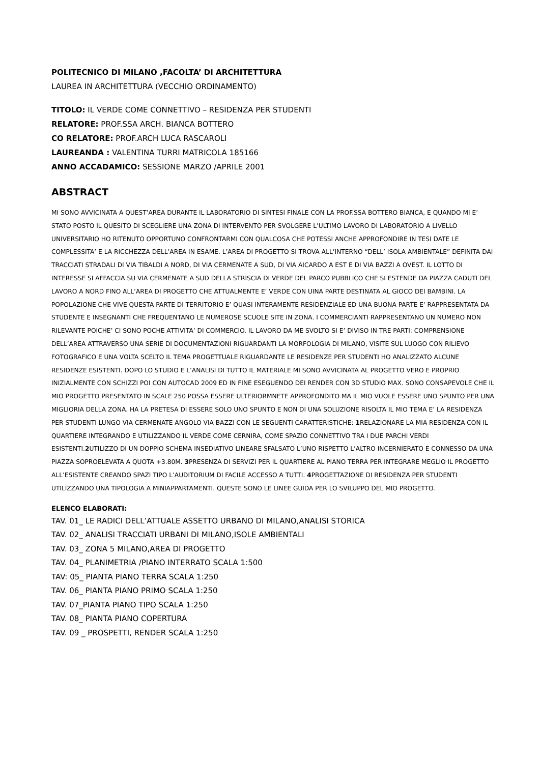POLITECNICO DI MILANO ,FACOLTA’ DI ARCHITETTURA
LAUREA IN ARCHITETTURA (VECCHIO ORDINAMENTO)
TITOLO: IL VERDE COME CONNETTIVO – RESIDENZA PER STUDENTI
RELATORE: PROF.SSA ARCH. BIANCA BOTTERO
CO RELATORE: PROF.ARCH LUCA RASCAROLI
LAUREANDA : VALENTINA TURRI MATRICOLA 185166
ANNO ACCADAMICO: SESSIONE MARZO /APRILE 2001
ABSTRACT
MI SONO AVVICINATA A QUEST’AREA DURANTE IL LABORATORIO DI SINTESI FINALE CON LA PROF.SSA BOTTERO BIANCA, E QUANDO MI E’ STATO POSTO IL QUESITO DI SCEGLIERE UNA ZONA DI INTERVENTO PER SVOLGERE L’ULTIMO LAVORO DI LABORATORIO A LIVELLO UNIVERSITARIO HO RITENUTO OPPORTUNO CONFRONTARMI CON QUALCOSA CHE POTESSI ANCHE APPROFONDIRE IN TESI DATE LE COMPLESSITA’ E LA RICCHEZZA DELL’AREA IN ESAME. L’AREA DI PROGETTO SI TROVA ALL’INTERNO “DELL’ ISOLA AMBIENTALE” DEFINITA DAI TRACCIATI STRADALI DI VIA TIBALDI A NORD, DI VIA CERMENATE A SUD, DI VIA AICARDO A EST E DI VIA BAZZI A OVEST. IL LOTTO DI INTERESSE SI AFFACCIA SU VIA CERMENATE A SUD DELLA STRISCIA DI VERDE DEL PARCO PUBBLICO CHE SI ESTENDE DA PIAZZA CADUTI DEL LAVORO A NORD FINO ALL’AREA DI PROGETTO CHE ATTUALMENTE E’ VERDE CON UINA PARTE DESTINATA AL GIOCO DEI BAMBINI. LA POPOLAZIONE CHE VIVE QUESTA PARTE DI TERRITORIO E’ QUASI INTERAMENTE RESIDENZIALE ED UNA BUONA PARTE E’ RAPPRESENTATA DA STUDENTE E INSEGNANTI CHE FREQUENTANO LE NUMEROSE SCUOLE SITE IN ZONA. I COMMERCIANTI RAPPRESENTANO UN NUMERO NON RILEVANTE POICHE’ CI SONO POCHE ATTIVITA’ DI COMMERCIO. IL LAVORO DA ME SVOLTO SI E’ DIVISO IN TRE PARTI: COMPRENSIONE DELL’AREA ATTRAVERSO UNA SERIE DI DOCUMENTAZIONI RIGUARDANTI LA MORFOLOGIA DI MILANO, VISITE SUL LUOGO CON RILIEVO FOTOGRAFICO E UNA VOLTA SCELTO IL TEMA PROGETTUALE RIGUARDANTE LE RESIDENZE PER STUDENTI HO ANALIZZATO ALCUNE RESIDENZE ESISTENTI. DOPO LO STUDIO E L’ANALISI DI TUTTO IL MATERIALE MI SONO AVVICINATA AL PROGETTO VERO E PROPRIO INIZIALMENTE CON SCHIZZI POI CON AUTOCAD 2009 ED IN FINE ESEGUENDO DEI RENDER CON 3D STUDIO MAX. SONO CONSAPEVOLE CHE IL MIO PROGETTO PRESENTATO IN SCALE 250 POSSA ESSERE ULTERIORMNETE APPROFONDITO MA IL MIO VUOLE ESSERE UNO SPUNTO PER UNA MIGLIORIA DELLA ZONA. HA LA PRETESA DI ESSERE SOLO UNO SPUNTO E NON DI UNA SOLUZIONE RISOLTA IL MIO TEMA E’ LA RESIDENZA PER STUDENTI LUNGO VIA CERMENATE ANGOLO VIA BAZZI CON LE SEGUENTI CARATTERISTICHE: 1 RELAZIONARE LA MIA RESIDENZA CON IL QUARTIERE INTEGRANDO E UTILIZZANDO IL VERDE COME CERNIRA, COME SPAZIO CONNETTIVO TRA I DUE PARCHI VERDI ESISTENTI.2 UTILIZZO DI UN DOPPIO SCHEMA INSEDIATIVO LINEARE SFALSATO L’UNO RISPETTO L’ALTRO INCERNIERATO E CONNESSO DA UNA PIAZZA SOPROELEVATA A QUOTA +3.80M. 3 PRESENZA DI SERVIZI PER IL QUARTIERE AL PIANO TERRA PER INTEGRARE MEGLIO IL PROGETTO ALL’ESISTENTE CREANDO SPAZI TIPO L’AUDITORIUM DI FACILE ACCESSO A TUTTI. 4 PROGETTAZIONE DI RESIDENZA PER STUDENTI UTILIZZANDO UNA TIPOLOGIA A MINIAPPARTAMENTI. QUESTE SONO LE LINEE GUIDA PER LO SVILUPPO DEL MIO PROGETTO.
ELENCO ELABORATI:
TAV. 01_ LE RADICI DELL’ATTUALE ASSETTO URBANO DI MILANO,ANALISI STORICA
TAV. 02_ ANALISI TRACCIATI URBANI DI MILANO,ISOLE AMBIENTALI
TAV. 03_ ZONA 5 MILANO,AREA DI PROGETTO
TAV. 04_ PLANIMETRIA /PIANO INTERRATO SCALA 1:500
TAV: 05_ PIANTA PIANO TERRA SCALA 1:250
TAV. 06_ PIANTA PIANO PRIMO SCALA 1:250
TAV. 07_PIANTA PIANO TIPO SCALA 1:250
TAV. 08_ PIANTA PIANO COPERTURA
TAV. 09 _ PROSPETTI, RENDER SCALA 1:250